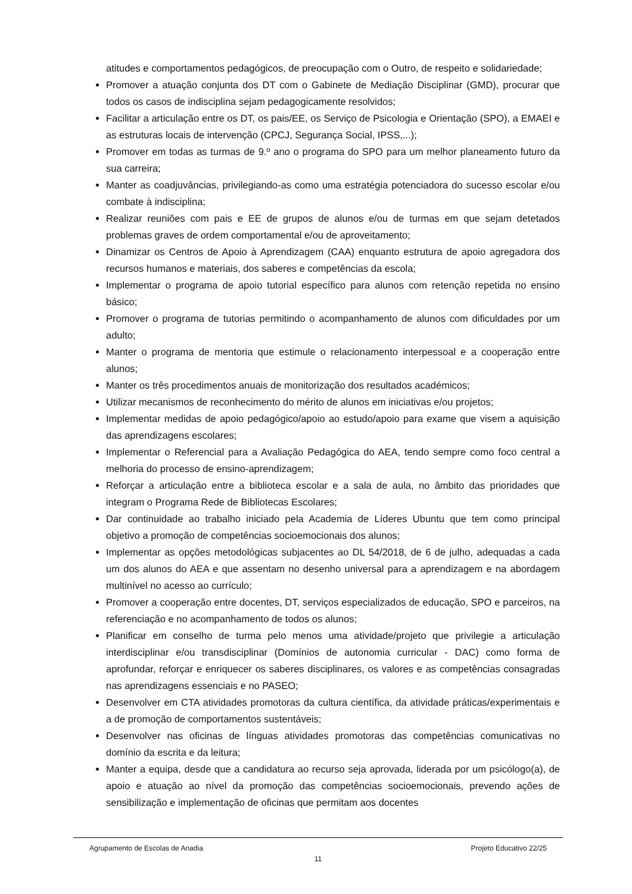atitudes e comportamentos pedagógicos, de preocupação com o Outro, de respeito e solidariedade;
Promover a atuação conjunta dos DT com o Gabinete de Mediação Disciplinar (GMD), procurar que todos os casos de indisciplina sejam pedagogicamente resolvidos;
Facilitar a articulação entre os DT, os pais/EE, os Serviço de Psicologia e Orientação (SPO), a EMAEI e as estruturas locais de intervenção (CPCJ, Segurança Social, IPSS,...);
Promover em todas as turmas de 9.º ano o programa do SPO para um melhor planeamento futuro da sua carreira;
Manter as coadjuvâncias, privilegiando-as como uma estratégia potenciadora do sucesso escolar e/ou combate à indisciplina;
Realizar reuniões com pais e EE de grupos de alunos e/ou de turmas em que sejam detetados problemas graves de ordem comportamental e/ou de aproveitamento;
Dinamizar os Centros de Apoio à Aprendizagem (CAA) enquanto estrutura de apoio agregadora dos recursos humanos e materiais, dos saberes e competências da escola;
Implementar o programa de apoio tutorial específico para alunos com retenção repetida no ensino básico;
Promover o programa de tutorias permitindo o acompanhamento de alunos com dificuldades por um adulto;
Manter o programa de mentoria que estimule o relacionamento interpessoal e a cooperação entre alunos;
Manter os três procedimentos anuais de monitorização dos resultados académicos;
Utilizar mecanismos de reconhecimento do mérito de alunos em iniciativas e/ou projetos;
Implementar medidas de apoio pedagógico/apoio ao estudo/apoio para exame que visem a aquisição das aprendizagens escolares;
Implementar o Referencial para a Avaliação Pedagógica do AEA, tendo sempre como foco central a melhoria do processo de ensino-aprendizagem;
Reforçar a articulação entre a biblioteca escolar e a sala de aula, no âmbito das prioridades que integram o Programa Rede de Bibliotecas Escolares;
Dar continuidade ao trabalho iniciado pela Academia de Líderes Ubuntu que tem como principal objetivo a promoção de competências socioemocionais dos alunos;
Implementar as opções metodológicas subjacentes ao DL 54/2018, de 6 de julho, adequadas a cada um dos alunos do AEA e que assentam no desenho universal para a aprendizagem e na abordagem multinível no acesso ao currículo;
Promover a cooperação entre docentes, DT, serviços especializados de educação, SPO e parceiros, na referenciação e no acompanhamento de todos os alunos;
Planificar em conselho de turma pelo menos uma atividade/projeto que privilegie a articulação interdisciplinar e/ou transdisciplinar (Domínios de autonomia curricular - DAC) como forma de aprofundar, reforçar e enriquecer os saberes disciplinares, os valores e as competências consagradas nas aprendizagens essenciais e no PASEO;
Desenvolver em CTA atividades promotoras da cultura científica, da atividade práticas/experimentais e a de promoção de comportamentos sustentáveis;
Desenvolver nas oficinas de línguas atividades promotoras das competências comunicativas no domínio da escrita e da leitura;
Manter a equipa, desde que a candidatura ao recurso seja aprovada, liderada por um psicólogo(a), de apoio e atuação ao nível da promoção das competências socioemocionais, prevendo ações de sensibilização e implementação de oficinas que permitam aos docentes
Agrupamento de Escolas de Anadia Projeto Educativo 22/25
11